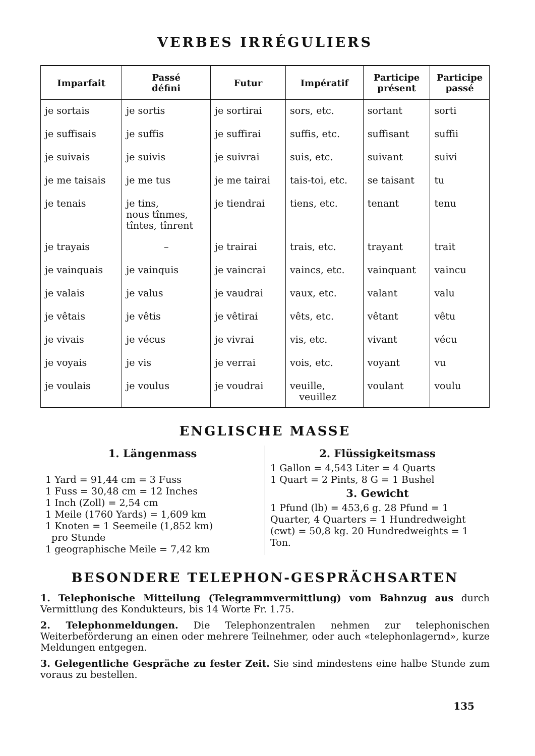VERBES IRRÉGULIERS
| Imparfait | Passé défini | Futur | Impératif | Participe présent | Participe passé |
| --- | --- | --- | --- | --- | --- |
| je sortais | je sortis | je sortirai | sors, etc. | sortant | sorti |
| je suffisais | je suffis | je suffirai | suffis, etc. | suffisant | suffii |
| je suivais | je suivis | je suivrai | suis, etc. | suivant | suivi |
| je me taisais | je me tus | je me tairai | tais-toi, etc. | se taisant | tu |
| je tenais | je tins, nous tînmes, tîntes, tînrent | je tiendrai | tiens, etc. | tenant | tenu |
| je trayais | – | je trairai | trais, etc. | trayant | trait |
| je vainquais | je vainquis | je vaincrai | vaincs, etc. | vainquant | vaincu |
| je valais | je valus | je vaudrai | vaux, etc. | valant | valu |
| je vêtais | je vêtis | je vêtirai | vêts, etc. | vêtant | vêtu |
| je vivais | je vécus | je vivrai | vis, etc. | vivant | vécu |
| je voyais | je vis | je verrai | vois, etc. | voyant | vu |
| je voulais | je voulus | je voudrai | veuille, veuillez | voulant | voulu |
ENGLISCHE MASSE
1. Längenmass
1 Yard = 91,44 cm = 3 Fuss
1 Fuss = 30,48 cm = 12 Inches
1 Inch (Zoll) = 2,54 cm
1 Meile (1760 Yards) = 1,609 km
1 Knoten = 1 Seemeile (1,852 km)
pro Stunde
1 geographische Meile = 7,42 km
2. Flüssigkeitsmass
1 Gallon = 4,543 Liter = 4 Quarts
1 Quart = 2 Pints, 8 G = 1 Bushel
3. Gewicht
1 Pfund (lb) = 453,6 g. 28 Pfund = 1 Quarter, 4 Quarters = 1 Hundredweight (cwt) = 50,8 kg. 20 Hundredweights = 1 Ton.
BESONDERE TELEPHON-GESPRÄCHSARTEN
1. Telephonische Mitteilung (Telegrammvermittlung) vom Bahnzug aus durch Vermittlung des Kondukteurs, bis 14 Worte Fr. 1.75.
2. Telephonmeldungen. Die Telephonzentralen nehmen zur telephonischen Weiterbeförderung an einen oder mehrere Teilnehmer, oder auch «telephonlagernd», kurze Meldungen entgegen.
3. Gelegentliche Gespräche zu fester Zeit. Sie sind mindestens eine halbe Stunde zum voraus zu bestellen.
135